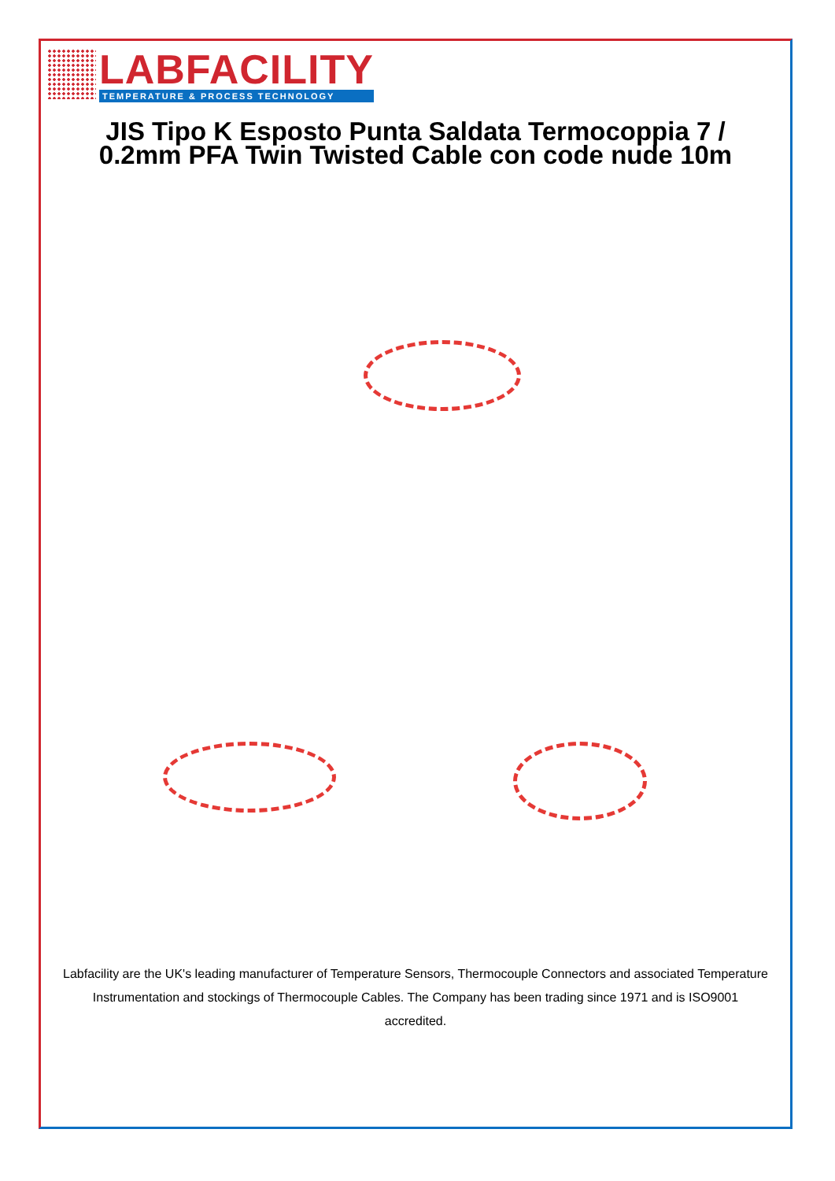LABFACILITY
TEMPERATURE & PROCESS TECHNOLOGY
JIS Tipo K Esposto Punta Saldata Termocoppia 7 / 0.2mm PFA Twin Twisted Cable con code nude 10m
Labfacility are the UK's leading manufacturer of Temperature Sensors, Thermocouple Connectors and associated Temperature Instrumentation and stockings of Thermocouple Cables. The Company has been trading since 1971 and is ISO9001 accredited.